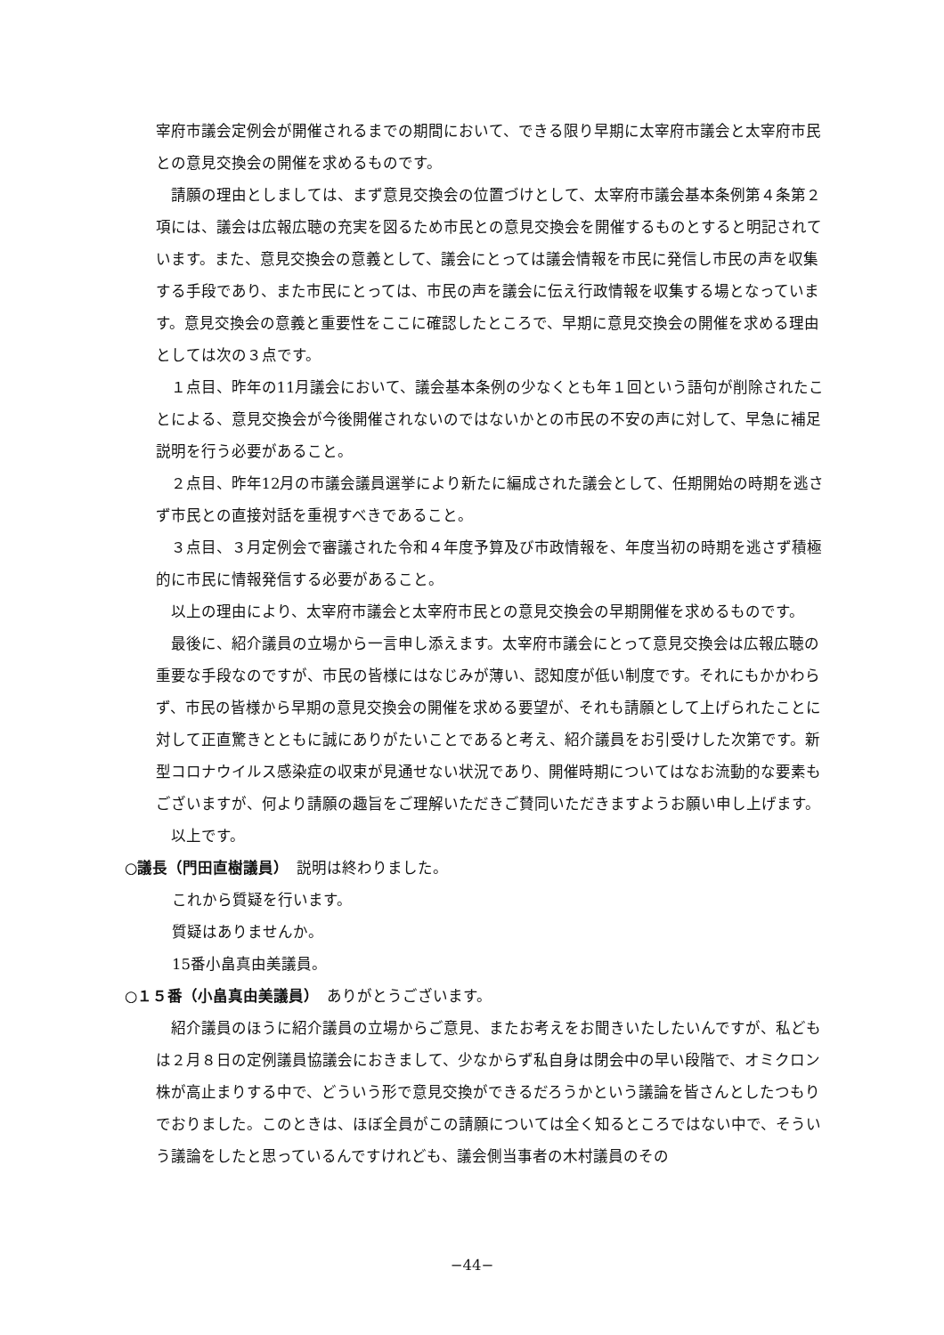宰府市議会定例会が開催されるまでの期間において、できる限り早期に太宰府市議会と太宰府市民との意見交換会の開催を求めるものです。
請願の理由としましては、まず意見交換会の位置づけとして、太宰府市議会基本条例第４条第２項には、議会は広報広聴の充実を図るため市民との意見交換会を開催するものとすると明記されています。また、意見交換会の意義として、議会にとっては議会情報を市民に発信し市民の声を収集する手段であり、また市民にとっては、市民の声を議会に伝え行政情報を収集する場となっています。意見交換会の意義と重要性をここに確認したところで、早期に意見交換会の開催を求める理由としては次の３点です。
１点目、昨年の11月議会において、議会基本条例の少なくとも年１回という語句が削除されたことによる、意見交換会が今後開催されないのではないかとの市民の不安の声に対して、早急に補足説明を行う必要があること。
２点目、昨年12月の市議会議員選挙により新たに編成された議会として、任期開始の時期を逃さず市民との直接対話を重視すべきであること。
３点目、３月定例会で審議された令和４年度予算及び市政情報を、年度当初の時期を逃さず積極的に市民に情報発信する必要があること。
以上の理由により、太宰府市議会と太宰府市民との意見交換会の早期開催を求めるものです。
最後に、紹介議員の立場から一言申し添えます。太宰府市議会にとって意見交換会は広報広聴の重要な手段なのですが、市民の皆様にはなじみが薄い、認知度が低い制度です。それにもかかわらず、市民の皆様から早期の意見交換会の開催を求める要望が、それも請願として上げられたことに対して正直驚きとともに誠にありがたいことであると考え、紹介議員をお引受けした次第です。新型コロナウイルス感染症の収束が見通せない状況であり、開催時期についてはなお流動的な要素もございますが、何より請願の趣旨をご理解いただきご賛同いただきますようお願い申し上げます。
以上です。
○議長（門田直樹議員）　説明は終わりました。
これから質疑を行います。
質疑はありませんか。
15番小畠真由美議員。
○１５番（小畠真由美議員）　ありがとうございます。
紹介議員のほうに紹介議員の立場からご意見、またお考えをお聞きいたしたいんですが、私どもは２月８日の定例議員協議会におきまして、少なからず私自身は閉会中の早い段階で、オミクロン株が高止まりする中で、どういう形で意見交換ができるだろうかという議論を皆さんとしたつもりでおりました。このときは、ほぼ全員がこの請願については全く知るところではない中で、そういう議論をしたと思っているんですけれども、議会側当事者の木村議員のその
−44−